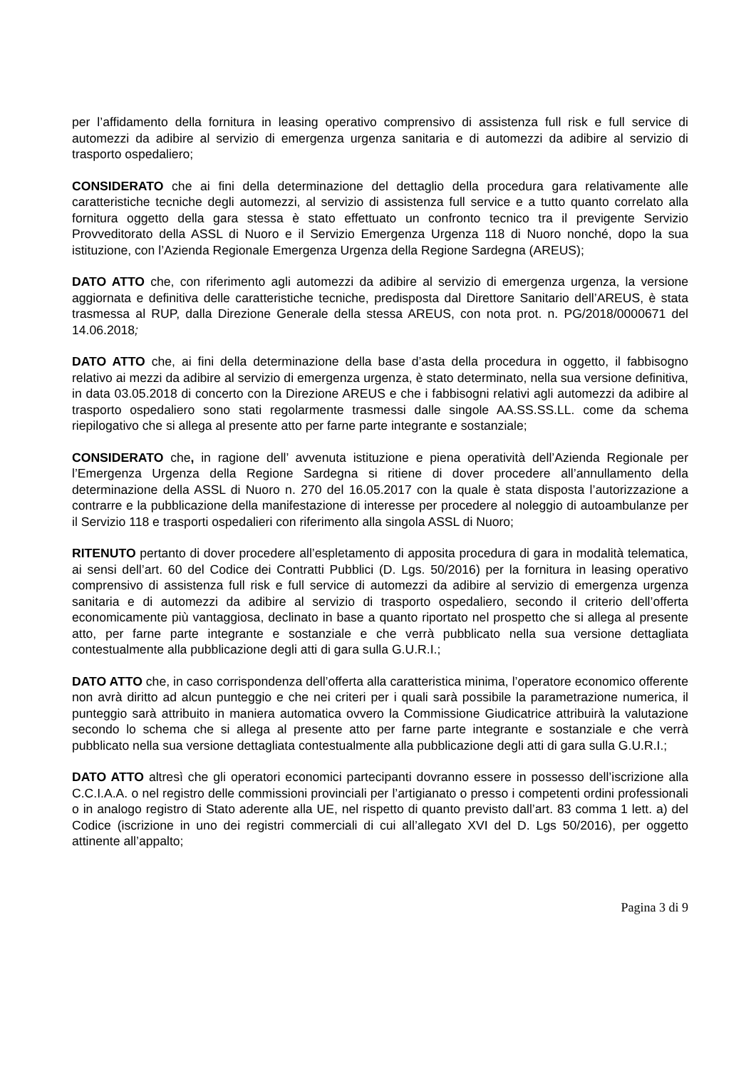per l’affidamento della fornitura in leasing operativo comprensivo di assistenza full risk e full service di automezzi da adibire al servizio di emergenza urgenza sanitaria e di automezzi da adibire al servizio di trasporto ospedaliero;
CONSIDERATO che ai fini della determinazione del dettaglio della procedura gara relativamente alle caratteristiche tecniche degli automezzi, al servizio di assistenza full service e a tutto quanto correlato alla fornitura oggetto della gara stessa è stato effettuato un confronto tecnico tra il previgente Servizio Provveditorato della ASSL di Nuoro e il Servizio Emergenza Urgenza 118 di Nuoro nonché, dopo la sua istituzione, con l’Azienda Regionale Emergenza Urgenza della Regione Sardegna (AREUS);
DATO ATTO che, con riferimento agli automezzi da adibire al servizio di emergenza urgenza, la versione aggiornata e definitiva delle caratteristiche tecniche, predisposta dal Direttore Sanitario dell’AREUS, è stata trasmessa al RUP, dalla Direzione Generale della stessa AREUS, con nota prot. n. PG/2018/0000671 del 14.06.2018;
DATO ATTO che, ai fini della determinazione della base d’asta della procedura in oggetto, il fabbisogno relativo ai mezzi da adibire al servizio di emergenza urgenza, è stato determinato, nella sua versione definitiva, in data 03.05.2018 di concerto con la Direzione AREUS e che i fabbisogni relativi agli automezzi da adibire al trasporto ospedaliero sono stati regolarmente trasmessi dalle singole AA.SS.SS.LL. come da schema riepilogativo che si allega al presente atto per farne parte integrante e sostanziale;
CONSIDERATO che, in ragione dell’ avvenuta istituzione e piena operatività dell’Azienda Regionale per l’Emergenza Urgenza della Regione Sardegna si ritiene di dover procedere all’annullamento della determinazione della ASSL di Nuoro n. 270 del 16.05.2017 con la quale è stata disposta l’autorizzazione a contrarre e la pubblicazione della manifestazione di interesse per procedere al noleggio di autoambulanze per il Servizio 118 e trasporti ospedalieri con riferimento alla singola ASSL di Nuoro;
RITENUTO pertanto di dover procedere all’espletamento di apposita procedura di gara in modalità telematica, ai sensi dell’art. 60 del Codice dei Contratti Pubblici (D. Lgs. 50/2016) per la fornitura in leasing operativo comprensivo di assistenza full risk e full service di automezzi da adibire al servizio di emergenza urgenza sanitaria e di automezzi da adibire al servizio di trasporto ospedaliero, secondo il criterio dell’offerta economicamente più vantaggiosa, declinato in base a quanto riportato nel prospetto che si allega al presente atto, per farne parte integrante e sostanziale e che verrà pubblicato nella sua versione dettagliata contestualmente alla pubblicazione degli atti di gara sulla G.U.R.I.;
DATO ATTO che, in caso corrispondenza dell’offerta alla caratteristica minima, l’operatore economico offerente non avrà diritto ad alcun punteggio e che nei criteri per i quali sarà possibile la parametrazione numerica, il punteggio sarà attribuito in maniera automatica ovvero la Commissione Giudicatrice attribuirà la valutazione secondo lo schema che si allega al presente atto per farne parte integrante e sostanziale e che verrà pubblicato nella sua versione dettagliata contestualmente alla pubblicazione degli atti di gara sulla G.U.R.I.;
DATO ATTO altresì che gli operatori economici partecipanti dovranno essere in possesso dell’iscrizione alla C.C.I.A.A. o nel registro delle commissioni provinciali per l’artigianato o presso i competenti ordini professionali o in analogo registro di Stato aderente alla UE, nel rispetto di quanto previsto dall’art. 83 comma 1 lett. a) del Codice (iscrizione in uno dei registri commerciali di cui all’allegato XVI del D. Lgs 50/2016), per oggetto attinente all’appalto;
Pagina 3 di 9